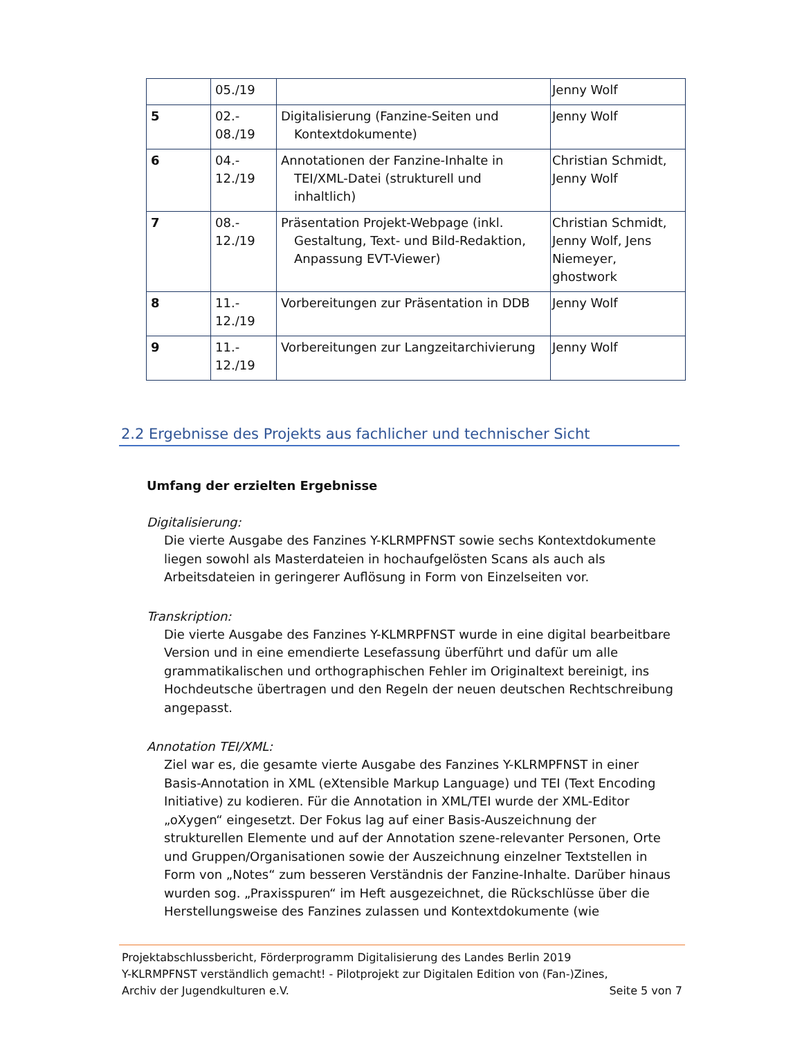| | 05./19 | | Jenny Wolf |
| 5 | 02.- 08./19 | Digitalisierung (Fanzine-Seiten und Kontextdokumente) | Jenny Wolf |
| 6 | 04.- 12./19 | Annotationen der Fanzine-Inhalte in TEI/XML-Datei (strukturell und inhaltlich) | Christian Schmidt, Jenny Wolf |
| 7 | 08.- 12./19 | Präsentation Projekt-Webpage (inkl. Gestaltung, Text- und Bild-Redaktion, Anpassung EVT-Viewer) | Christian Schmidt, Jenny Wolf, Jens Niemeyer, ghostwork |
| 8 | 11.- 12./19 | Vorbereitungen zur Präsentation in DDB | Jenny Wolf |
| 9 | 11.- 12./19 | Vorbereitungen zur Langzeitarchivierung | Jenny Wolf |
2.2 Ergebnisse des Projekts aus fachlicher und technischer Sicht
Umfang der erzielten Ergebnisse
Digitalisierung:
Die vierte Ausgabe des Fanzines Y-KLRMPFNST sowie sechs Kontextdokumente liegen sowohl als Masterdateien in hochaufgelösten Scans als auch als Arbeitsdateien in geringerer Auflösung in Form von Einzelseiten vor.
Transkription:
Die vierte Ausgabe des Fanzines Y-KLMRPFNST wurde in eine digital bearbeitbare Version und in eine emendierte Lesefassung überführt und dafür um alle grammatikalischen und orthographischen Fehler im Originaltext bereinigt, ins Hochdeutsche übertragen und den Regeln der neuen deutschen Rechtschreibung angepasst.
Annotation TEI/XML:
Ziel war es, die gesamte vierte Ausgabe des Fanzines Y-KLRMPFNST in einer Basis-Annotation in XML (eXtensible Markup Language) und TEI (Text Encoding Initiative) zu kodieren. Für die Annotation in XML/TEI wurde der XML-Editor „oXygen“ eingesetzt. Der Fokus lag auf einer Basis-Auszeichnung der strukturellen Elemente und auf der Annotation szene-relevanter Personen, Orte und Gruppen/Organisationen sowie der Auszeichnung einzelner Textstellen in Form von „Notes“ zum besseren Verständnis der Fanzine-Inhalte. Darüber hinaus wurden sog. „Praxisspuren“ im Heft ausgezeichnet, die Rückschlüsse über die Herstellungsweise des Fanzines zulassen und Kontextdokumente (wie
Projektabschlussbericht, Förderprogramm Digitalisierung des Landes Berlin 2019
Y-KLRMPFNST verständlich gemacht! - Pilotprojekt zur Digitalen Edition von (Fan-)Zines,
Archiv der Jugendkulturen e.V. Seite 5 von 7